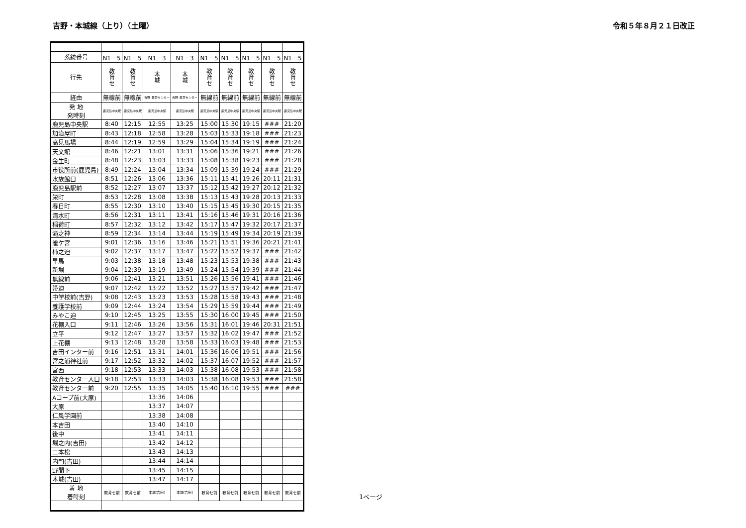吉野・本城線（上り）（土曜） 令和５年８月２１日改正
| 系統番号 | N1－5 | N1－5 | N1－3 | N1－3 | N1－5 | N1－5 | N1－5 | N1－5 | N1－5 |
| --- | --- | --- | --- | --- | --- | --- | --- | --- | --- |
| 行先 | 教 育 セ | 教 育 セ | 本 城 | 本 城 | 教 育 セ | 教 育 セ | 教 育 セ | 教 育 セ | 教 育 セ |
| 経由 | 無線前 | 無線前 | 吉野･教育センター | 吉野･教育センター | 無線前 | 無線前 | 無線前 | 無線前 | 無線前 |
| 発 地 発時刻 | 鹿児島中央駅 | 鹿児島中央駅 | 鹿児島中央駅 | 鹿児島中央駅 | 鹿児島中央駅 | 鹿児島中央駅 | 鹿児島中央駅 | 鹿児島中央駅 | 鹿児島中央駅 |
| 鹿児島中央駅 | 8:40 | 12:15 | 12:55 | 13:25 | 15:00 | 15:30 | 19:15 | ### | 21:20 |
| 加治屋町 | 8:43 | 12:18 | 12:58 | 13:28 | 15:03 | 15:33 | 19:18 | ### | 21:23 |
| 高見馬場 | 8:44 | 12:19 | 12:59 | 13:29 | 15:04 | 15:34 | 19:19 | ### | 21:24 |
| 天文館 | 8:46 | 12:21 | 13:01 | 13:31 | 15:06 | 15:36 | 19:21 | ### | 21:26 |
| 金生町 | 8:48 | 12:23 | 13:03 | 13:33 | 15:08 | 15:38 | 19:23 | ### | 21:28 |
| 市役所前(鹿児島) | 8:49 | 12:24 | 13:04 | 13:34 | 15:09 | 15:39 | 19:24 | ### | 21:29 |
| 水族館口 | 8:51 | 12:26 | 13:06 | 13:36 | 15:11 | 15:41 | 19:26 | 20:11 | 21:31 |
| 鹿児島駅前 | 8:52 | 12:27 | 13:07 | 13:37 | 15:12 | 15:42 | 19:27 | 20:12 | 21:32 |
| 栄町 | 8:53 | 12:28 | 13:08 | 13:38 | 15:13 | 15:43 | 19:28 | 20:13 | 21:33 |
| 春日町 | 8:55 | 12:30 | 13:10 | 13:40 | 15:15 | 15:45 | 19:30 | 20:15 | 21:35 |
| 清水町 | 8:56 | 12:31 | 13:11 | 13:41 | 15:16 | 15:46 | 19:31 | 20:16 | 21:36 |
| 稲荷町 | 8:57 | 12:32 | 13:12 | 13:42 | 15:17 | 15:47 | 19:32 | 20:17 | 21:37 |
| 滝之神 | 8:59 | 12:34 | 13:14 | 13:44 | 15:19 | 15:49 | 19:34 | 20:19 | 21:39 |
| 雀ケ宮 | 9:01 | 12:36 | 13:16 | 13:46 | 15:21 | 15:51 | 19:36 | 20:21 | 21:41 |
| 柿之迫 | 9:02 | 12:37 | 13:17 | 13:47 | 15:22 | 15:52 | 19:37 | ### | 21:42 |
| 早馬 | 9:03 | 12:38 | 13:18 | 13:48 | 15:23 | 15:53 | 19:38 | ### | 21:43 |
| 新堀 | 9:04 | 12:39 | 13:19 | 13:49 | 15:24 | 15:54 | 19:39 | ### | 21:44 |
| 無線前 | 9:06 | 12:41 | 13:21 | 13:51 | 15:26 | 15:56 | 19:41 | ### | 21:46 |
| 帯迫 | 9:07 | 12:42 | 13:22 | 13:52 | 15:27 | 15:57 | 19:42 | ### | 21:47 |
| 中学校前(吉野) | 9:08 | 12:43 | 13:23 | 13:53 | 15:28 | 15:58 | 19:43 | ### | 21:48 |
| 養護学校前 | 9:09 | 12:44 | 13:24 | 13:54 | 15:29 | 15:59 | 19:44 | ### | 21:49 |
| みやこ迫 | 9:10 | 12:45 | 13:25 | 13:55 | 15:30 | 16:00 | 19:45 | ### | 21:50 |
| 花棚入口 | 9:11 | 12:46 | 13:26 | 13:56 | 15:31 | 16:01 | 19:46 | 20:31 | 21:51 |
| 立平 | 9:12 | 12:47 | 13:27 | 13:57 | 15:32 | 16:02 | 19:47 | ### | 21:52 |
| 上花棚 | 9:13 | 12:48 | 13:28 | 13:58 | 15:33 | 16:03 | 19:48 | ### | 21:53 |
| 吉田インター前 | 9:16 | 12:51 | 13:31 | 14:01 | 15:36 | 16:06 | 19:51 | ### | 21:56 |
| 宮之浦神社前 | 9:17 | 12:52 | 13:32 | 14:02 | 15:37 | 16:07 | 19:52 | ### | 21:57 |
| 宮西 | 9:18 | 12:53 | 13:33 | 14:03 | 15:38 | 16:08 | 19:53 | ### | 21:58 |
| 教育センター入口 | 9:18 | 12:53 | 13:33 | 14:03 | 15:38 | 16:08 | 19:53 | ### | 21:58 |
| 教育センター前 | 9:20 | 12:55 | 13:35 | 14:05 | 15:40 | 16:10 | 19:55 | ### | ### |
| Aコープ前(大原) | | | 13:36 | 14:06 | | | | | |
| 大原 | | | 13:37 | 14:07 | | | | | |
| 仁風学園前 | | | 13:38 | 14:08 | | | | | |
| 本吉田 | | | 13:40 | 14:10 | | | | | |
| 後中 | | | 13:41 | 14:11 | | | | | |
| 堀之内(吉田) | | | 13:42 | 14:12 | | | | | |
| 二本松 | | | 13:43 | 14:13 | | | | | |
| 内門(吉田) | | | 13:44 | 14:14 | | | | | |
| 野間下 | | | 13:45 | 14:15 | | | | | |
| 本城(吉田) | | | 13:47 | 14:17 | | | | | |
| 着 地 着時刻 | 教育セ前 | 教育セ前 | 本城(吉田) | 本城(吉田) | 教育セ前 | 教育セ前 | 教育セ前 | 教育セ前 | 教育セ前 |
1ページ